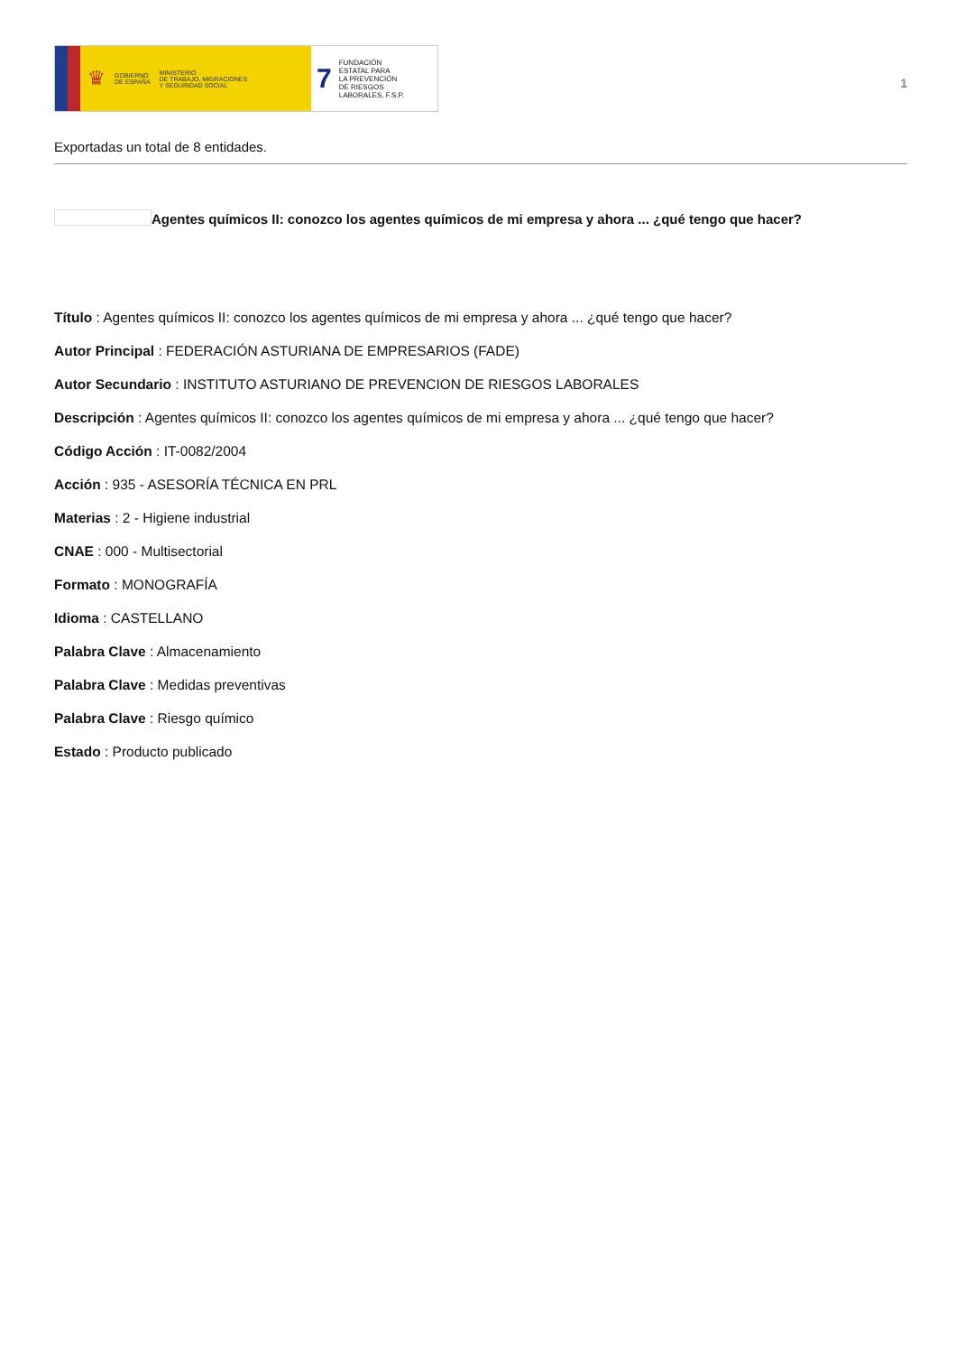♛ GOBIERNO
DE ESPAÑA MINISTERIO
DE TRABAJO, MIGRACIONES
Y SEGURIDAD SOCIAL
7 FUNDACIÓN
ESTATAL PARA
LA PREVENCIÓN
DE RIESGOS
LABORALES, F.S.P.
1
Exportadas un total de 8 entidades.
Agentes químicos II: conozco los agentes químicos de mi empresa y ahora ... ¿qué tengo que hacer?
Título : Agentes químicos II: conozco los agentes químicos de mi empresa y ahora ... ¿qué tengo que hacer?
Autor Principal : FEDERACIÓN ASTURIANA DE EMPRESARIOS (FADE)
Autor Secundario : INSTITUTO ASTURIANO DE PREVENCION DE RIESGOS LABORALES
Descripción : Agentes químicos II: conozco los agentes químicos de mi empresa y ahora ... ¿qué tengo que hacer?
Código Acción : IT-0082/2004
Acción : 935 - ASESORÍA TÉCNICA EN PRL
Materias : 2 - Higiene industrial
CNAE : 000 - Multisectorial
Formato : MONOGRAFÍA
Idioma : CASTELLANO
Palabra Clave : Almacenamiento
Palabra Clave : Medidas preventivas
Palabra Clave : Riesgo químico
Estado : Producto publicado